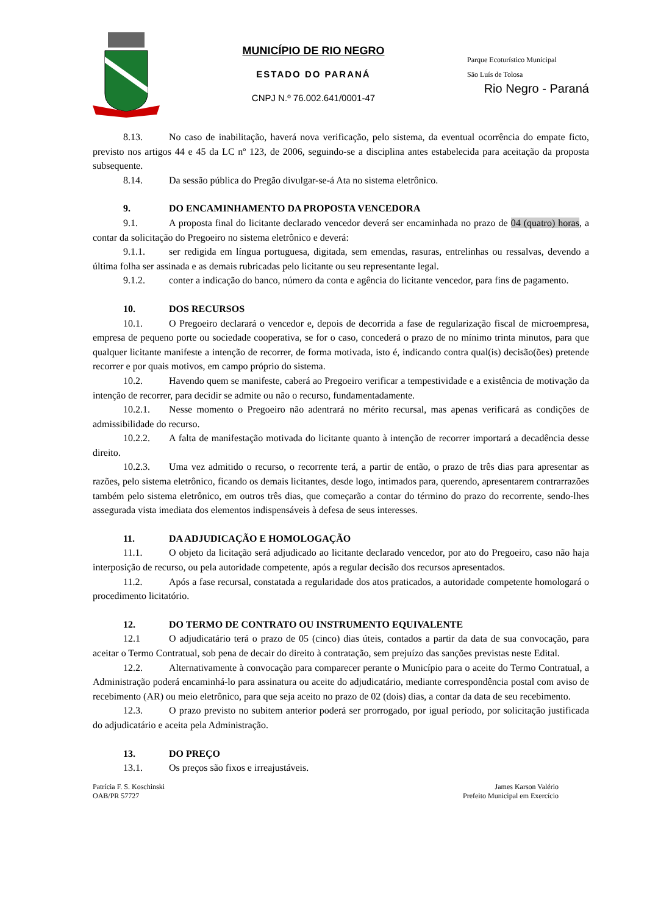MUNICÍPIO DE RIO NEGRO
ESTADO DO PARANÁ
CNPJ N.º 76.002.641/0001-47
Parque Ecoturístico Municipal
São Luís de Tolosa
Rio Negro - Paraná
8.13. No caso de inabilitação, haverá nova verificação, pelo sistema, da eventual ocorrência do empate ficto, previsto nos artigos 44 e 45 da LC nº 123, de 2006, seguindo-se a disciplina antes estabelecida para aceitação da proposta subsequente.
8.14. Da sessão pública do Pregão divulgar-se-á Ata no sistema eletrônico.
9. DO ENCAMINHAMENTO DA PROPOSTA VENCEDORA
9.1. A proposta final do licitante declarado vencedor deverá ser encaminhada no prazo de 04 (quatro) horas, a contar da solicitação do Pregoeiro no sistema eletrônico e deverá:
9.1.1. ser redigida em língua portuguesa, digitada, sem emendas, rasuras, entrelinhas ou ressalvas, devendo a última folha ser assinada e as demais rubricadas pelo licitante ou seu representante legal.
9.1.2. conter a indicação do banco, número da conta e agência do licitante vencedor, para fins de pagamento.
10. DOS RECURSOS
10.1. O Pregoeiro declarará o vencedor e, depois de decorrida a fase de regularização fiscal de microempresa, empresa de pequeno porte ou sociedade cooperativa, se for o caso, concederá o prazo de no mínimo trinta minutos, para que qualquer licitante manifeste a intenção de recorrer, de forma motivada, isto é, indicando contra qual(is) decisão(ões) pretende recorrer e por quais motivos, em campo próprio do sistema.
10.2. Havendo quem se manifeste, caberá ao Pregoeiro verificar a tempestividade e a existência de motivação da intenção de recorrer, para decidir se admite ou não o recurso, fundamentadamente.
10.2.1. Nesse momento o Pregoeiro não adentrará no mérito recursal, mas apenas verificará as condições de admissibilidade do recurso.
10.2.2. A falta de manifestação motivada do licitante quanto à intenção de recorrer importará a decadência desse direito.
10.2.3. Uma vez admitido o recurso, o recorrente terá, a partir de então, o prazo de três dias para apresentar as razões, pelo sistema eletrônico, ficando os demais licitantes, desde logo, intimados para, querendo, apresentarem contrarrazões também pelo sistema eletrônico, em outros três dias, que começarão a contar do término do prazo do recorrente, sendo-lhes assegurada vista imediata dos elementos indispensáveis à defesa de seus interesses.
11. DA ADJUDICAÇÃO E HOMOLOGAÇÃO
11.1. O objeto da licitação será adjudicado ao licitante declarado vencedor, por ato do Pregoeiro, caso não haja interposição de recurso, ou pela autoridade competente, após a regular decisão dos recursos apresentados.
11.2. Após a fase recursal, constatada a regularidade dos atos praticados, a autoridade competente homologará o procedimento licitatório.
12. DO TERMO DE CONTRATO OU INSTRUMENTO EQUIVALENTE
12.1 O adjudicatário terá o prazo de 05 (cinco) dias úteis, contados a partir da data de sua convocação, para aceitar o Termo Contratual, sob pena de decair do direito à contratação, sem prejuízo das sanções previstas neste Edital.
12.2. Alternativamente à convocação para comparecer perante o Município para o aceite do Termo Contratual, a Administração poderá encaminhá-lo para assinatura ou aceite do adjudicatário, mediante correspondência postal com aviso de recebimento (AR) ou meio eletrônico, para que seja aceito no prazo de 02 (dois) dias, a contar da data de seu recebimento.
12.3. O prazo previsto no subitem anterior poderá ser prorrogado, por igual período, por solicitação justificada do adjudicatário e aceita pela Administração.
13. DO PREÇO
13.1. Os preços são fixos e irreajustáveis.
Patrícia F. S. Koschinski
OAB/PR 57727
James Karson Valério
Prefeito Municipal em Exercício